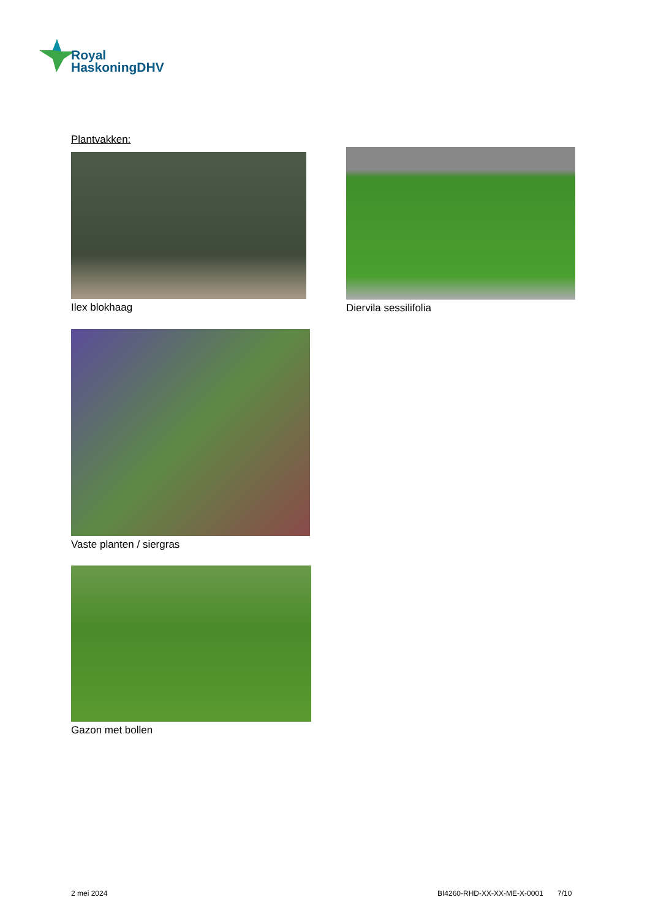Royal
HaskoningDHV
Plantvakken:
Ilex blokhaag Diervila sessilifolia
Vaste planten / siergras
Gazon met bollen
2 mei 2024
BI4260-RHD-XX-XX-ME-X-0001 7/10